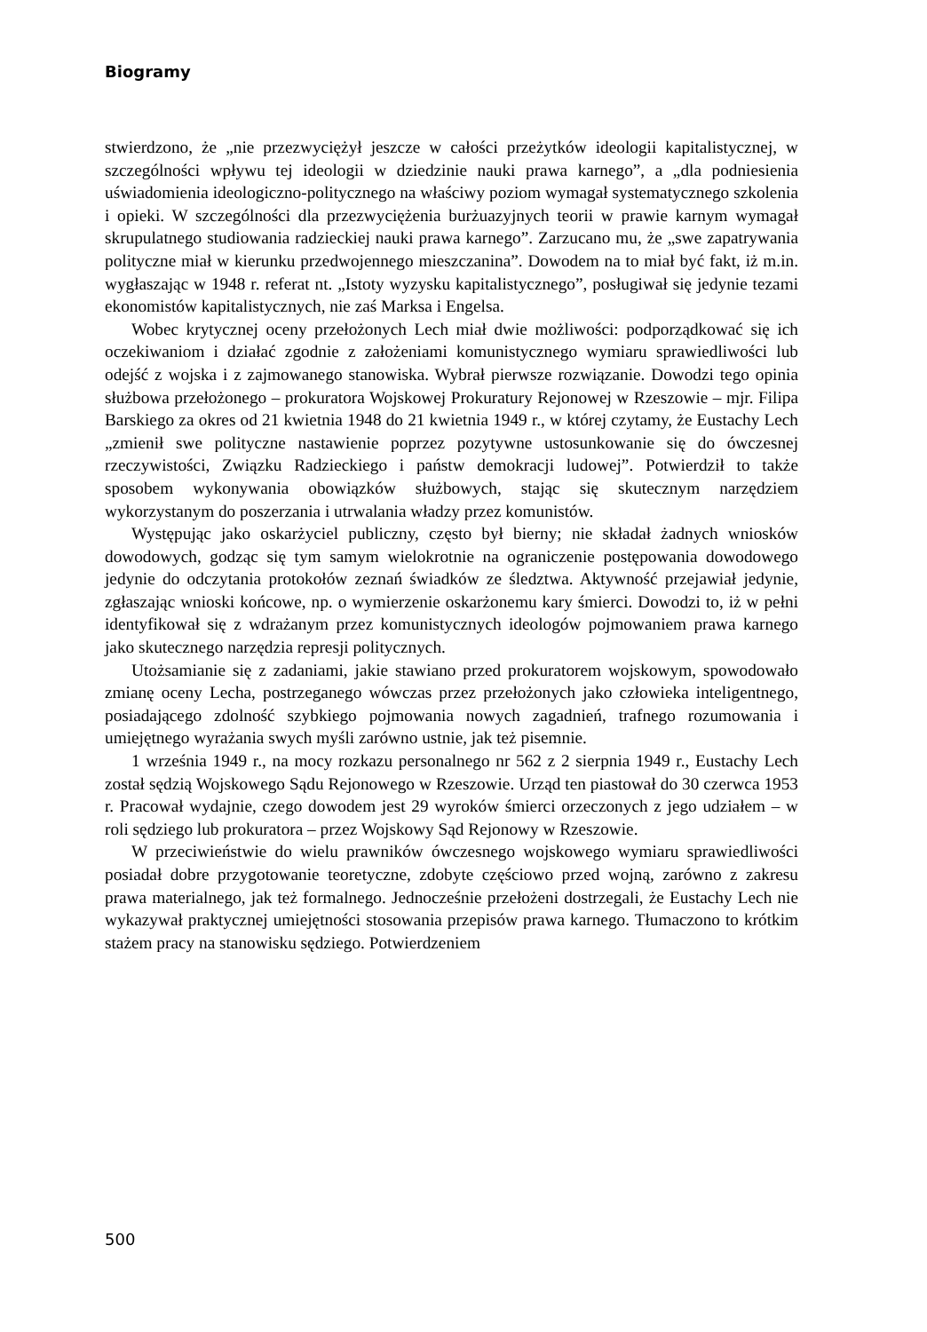Biogramy
stwierdzono, że „nie przezwyciężył jeszcze w całości przeżytków ideologii kapitalistycznej, w szczególności wpływu tej ideologii w dziedzinie nauki prawa karnego”, a „dla podniesienia uświadomienia ideologiczno-politycznego na właściwy poziom wymagał systematycznego szkolenia i opieki. W szczególności dla przezwyciężenia burżuazyjnych teorii w prawie karnym wymagał skrupulatnego studiowania radzieckiej nauki prawa karnego”. Zarzucano mu, że „swe zapatrywania polityczne miał w kierunku przedwojennego mieszczanina”. Dowodem na to miał być fakt, iż m.in. wygłaszając w 1948 r. referat nt. „Istoty wyzysku kapitalistycznego”, posługiwał się jedynie tezami ekonomistów kapitalistycznych, nie zaś Marksa i Engelsa.
Wobec krytycznej oceny przełożonych Lech miał dwie możliwości: podporządkować się ich oczekiwaniom i działać zgodnie z założeniami komunistycznego wymiaru sprawiedliwości lub odejść z wojska i z zajmowanego stanowiska. Wybrał pierwsze rozwiązanie. Dowodzi tego opinia służbowa przełożonego – prokuratora Wojskowej Prokuratury Rejonowej w Rzeszowie – mjr. Filipa Barskiego za okres od 21 kwietnia 1948 do 21 kwietnia 1949 r., w której czytamy, że Eustachy Lech „zmienił swe polityczne nastawienie poprzez pozytywne ustosunkowanie się do ówczesnej rzeczywistości, Związku Radzieckiego i państw demokracji ludowej”. Potwierdził to także sposobem wykonywania obowiązków służbowych, stając się skutecznym narzędziem wykorzystanym do poszerzania i utrwalania władzy przez komunistów.
Występując jako oskarżyciel publiczny, często był bierny; nie składał żadnych wniosków dowodowych, godząc się tym samym wielokrotnie na ograniczenie postępowania dowodowego jedynie do odczytania protokołów zeznań świadków ze śledztwa. Aktywność przejawiał jedynie, zgłaszając wnioski końcowe, np. o wymierzenie oskarżonemu kary śmierci. Dowodzi to, iż w pełni identyfikował się z wdrażanym przez komunistycznych ideologów pojmowaniem prawa karnego jako skutecznego narzędzia represji politycznych.
Utożsamianie się z zadaniami, jakie stawiano przed prokuratorem wojskowym, spowodowało zmianę oceny Lecha, postrzeganego wówczas przez przełożonych jako człowieka inteligentnego, posiadającego zdolność szybkiego pojmowania nowych zagadnień, trafnego rozumowania i umiejętnego wyrażania swych myśli zarówno ustnie, jak też pisemnie.
1 września 1949 r., na mocy rozkazu personalnego nr 562 z 2 sierpnia 1949 r., Eustachy Lech został sędzią Wojskowego Sądu Rejonowego w Rzeszowie. Urząd ten piastował do 30 czerwca 1953 r. Pracował wydajnie, czego dowodem jest 29 wyroków śmierci orzeczonych z jego udziałem – w roli sędziego lub prokuratora – przez Wojskowy Sąd Rejonowy w Rzeszowie.
W przeciwieństwie do wielu prawników ówczesnego wojskowego wymiaru sprawiedliwości posiadał dobre przygotowanie teoretyczne, zdobyte częściowo przed wojną, zarówno z zakresu prawa materialnego, jak też formalnego. Jednocześnie przełożeni dostrzegali, że Eustachy Lech nie wykazywał praktycznej umiejętności stosowania przepisów prawa karnego. Tłumaczono to krótkim stażem pracy na stanowisku sędziego. Potwierdzeniem
500